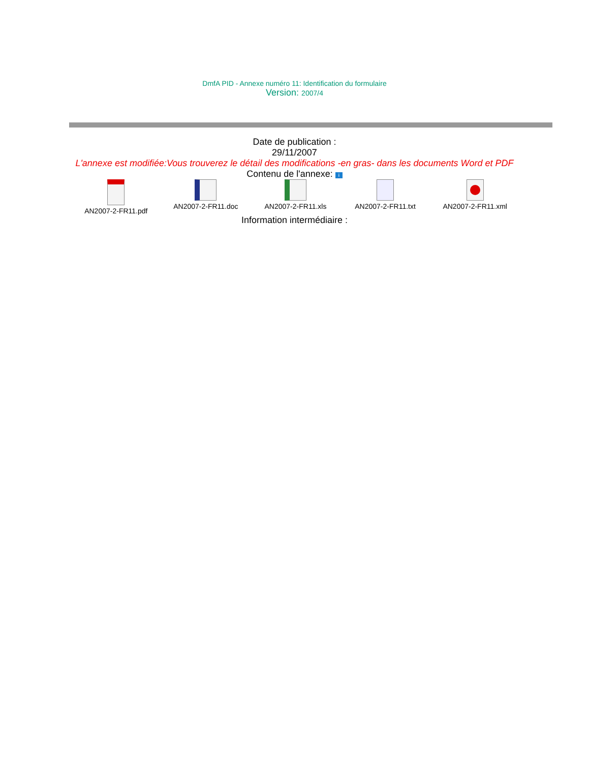DmfA PID - Annexe numéro 11: Identification du formulaire
Version: 2007/4
Date de publication :
29/11/2007
L'annexe est modifiée:Vous trouverez le détail des modifications -en gras- dans les documents Word et PDF
Contenu de l'annexe: i
AN2007-2-FR11.pdf
AN2007-2-FR11.doc
AN2007-2-FR11.xls
AN2007-2-FR11.txt
AN2007-2-FR11.xml
Information intermédiaire :